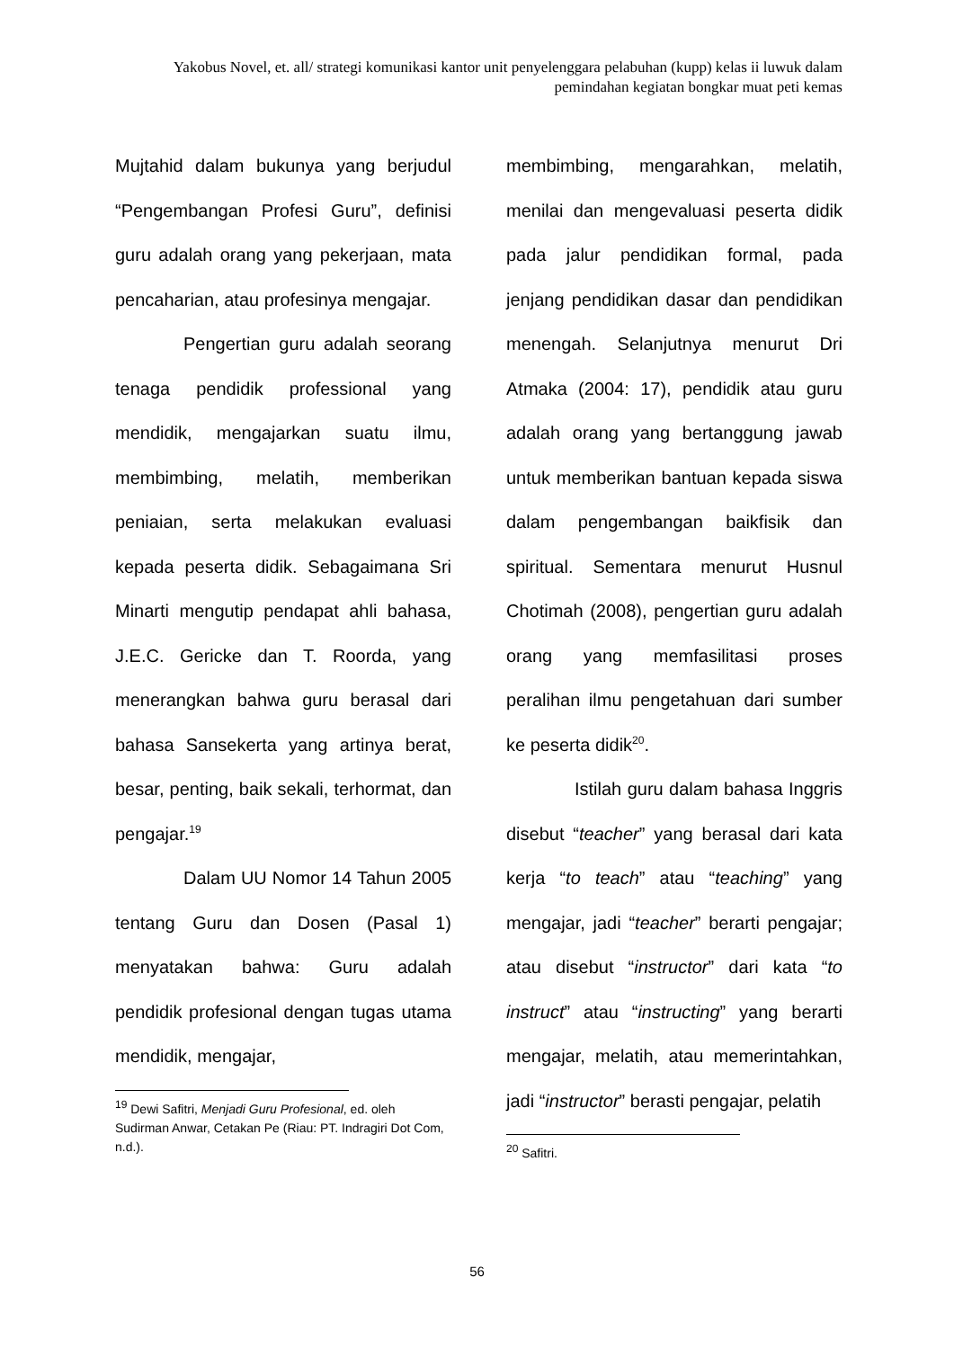Yakobus Novel, et. all/ strategi komunikasi kantor unit penyelenggara pelabuhan (kupp) kelas ii luwuk dalam pemindahan kegiatan bongkar muat peti kemas
Mujtahid dalam bukunya yang berjudul “Pengembangan Profesi Guru”, definisi guru adalah orang yang pekerjaan, mata pencaharian, atau profesinya mengajar.
Pengertian guru adalah seorang tenaga pendidik professional yang mendidik, mengajarkan suatu ilmu, membimbing, melatih, memberikan peniaian, serta melakukan evaluasi kepada peserta didik. Sebagaimana Sri Minarti mengutip pendapat ahli bahasa, J.E.C. Gericke dan T. Roorda, yang menerangkan bahwa guru berasal dari bahasa Sansekerta yang artinya berat, besar, penting, baik sekali, terhormat, dan pengajar.<sup>19</sup>
Dalam UU Nomor 14 Tahun 2005 tentang Guru dan Dosen (Pasal 1) menyatakan bahwa: Guru adalah pendidik profesional dengan tugas utama mendidik, mengajar,
<sup>19</sup> Dewi Safitri, Menjadi Guru Profesional, ed. oleh Sudirman Anwar, Cetakan Pe (Riau: PT. Indragiri Dot Com, n.d.).
membimbing, mengarahkan, melatih, menilai dan mengevaluasi peserta didik pada jalur pendidikan formal, pada jenjang pendidikan dasar dan pendidikan menengah. Selanjutnya menurut Dri Atmaka (2004: 17), pendidik atau guru adalah orang yang bertanggung jawab untuk memberikan bantuan kepada siswa dalam pengembangan baikfisik dan spiritual. Sementara menurut Husnul Chotimah (2008), pengertian guru adalah orang yang memfasilitasi proses peralihan ilmu pengetahuan dari sumber ke peserta didik<sup>20</sup>.
Istilah guru dalam bahasa Inggris disebut “teacher” yang berasal dari kata kerja “to teach” atau “teaching” yang mengajar, jadi “teacher” berarti pengajar; atau disebut “instructor” dari kata “to instruct” atau “instructing” yang berarti mengajar, melatih, atau memerintahkan, jadi “instructor” berasti pengajar, pelatih
<sup>20</sup> Safitri.
56